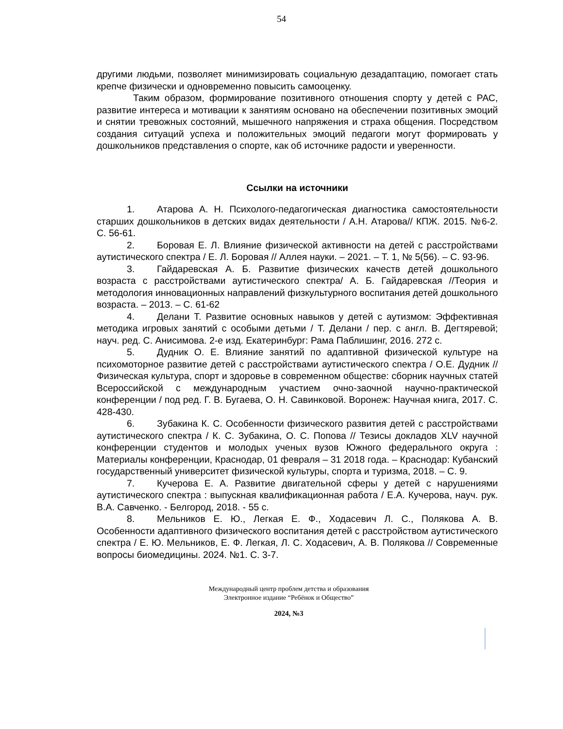54
другими людьми, позволяет минимизировать социальную дезадаптацию, помогает стать крепче физически и одновременно повысить самооценку.
Таким образом, формирование позитивного отношения спорту у детей с РАС, развитие интереса и мотивации к занятиям основано на обеспечении позитивных эмоций и снятии тревожных состояний, мышечного напряжения и страха общения. Посредством создания ситуаций успеха и положительных эмоций педагоги могут формировать у дошкольников представления о спорте, как об источнике радости и уверенности.
Ссылки на источники
1. Атарова А. Н. Психолого-педагогическая диагностика самостоятельности старших дошкольников в детских видах деятельности / А.Н. Атарова// КПЖ. 2015. №6-2. С. 56-61.
2. Боровая Е. Л. Влияние физической активности на детей с расстройствами аутистического спектра / Е. Л. Боровая // Аллея науки. – 2021. – Т. 1, № 5(56). – С. 93-96.
3. Гайдаревская А. Б. Развитие физических качеств детей дошкольного возраста с расстройствами аутистического спектра/ А. Б. Гайдаревская //Теория и методология инновационных направлений физкультурного воспитания детей дошкольного возраста. – 2013. – С. 61-62
4. Делани Т. Развитие основных навыков у детей с аутизмом: Эффективная методика игровых занятий с особыми детьми / Т. Делани / пер. с англ. В. Дегтяревой; науч. ред. С. Анисимова. 2-е изд. Екатеринбург: Рама Паблишинг, 2016. 272 с.
5. Дудник О. Е. Влияние занятий по адаптивной физической культуре на психомоторное развитие детей с расстройствами аутистического спектра / О.Е. Дудник // Физическая культура, спорт и здоровье в современном обществе: сборник научных статей Всероссийской с международным участием очно-заочной научно-практической конференции / под ред. Г. В. Бугаева, О. Н. Савинковой. Воронеж: Научная книга, 2017. С. 428-430.
6. Зубакина К. С. Особенности физического развития детей с расстройствами аутистического спектра / К. С. Зубакина, О. С. Попова // Тезисы докладов XLV научной конференции студентов и молодых ученых вузов Южного федерального округа : Материалы конференции, Краснодар, 01 февраля – 31 2018 года. – Краснодар: Кубанский государственный университет физической культуры, спорта и туризма, 2018. – С. 9.
7. Кучерова Е. А. Развитие двигательной сферы у детей с нарушениями аутистического спектра : выпускная квалификационная работа / Е.А. Кучерова, науч. рук. В.А. Савченко. - Белгород, 2018. - 55 с.
8. Мельников Е. Ю., Легкая Е. Ф., Ходасевич Л. С., Полякова А. В. Особенности адаптивного физического воспитания детей с расстройством аутистического спектра / Е. Ю. Мельников, Е. Ф. Легкая, Л. С. Ходасевич, А. В. Полякова // Современные вопросы биомедицины. 2024. №1. С. 3-7.
Международный центр проблем детства и образования
Электронное издание “Ребёнок и Общество”
2024, №3